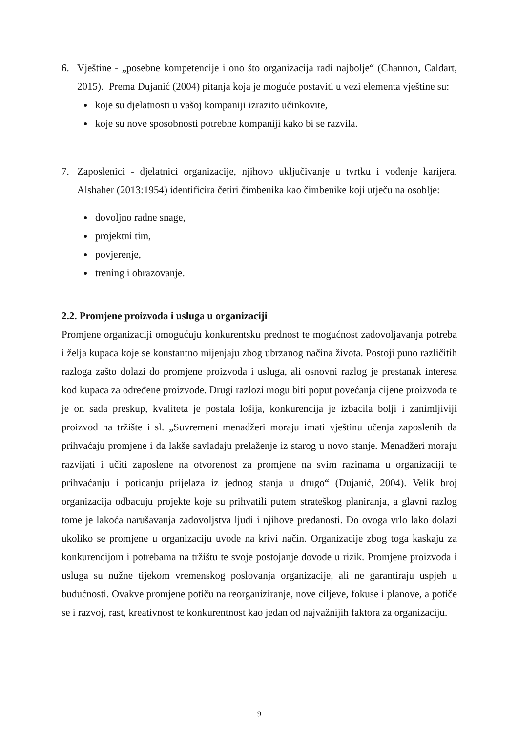6. Vještine - „posebne kompetencije i ono što organizacija radi najbolje“ (Channon, Caldart, 2015). Prema Dujanić (2004) pitanja koja je moguće postaviti u vezi elementa vještine su:
koje su djelatnosti u vašoj kompaniji izrazito učinkovite,
koje su nove sposobnosti potrebne kompaniji kako bi se razvila.
7. Zaposlenici - djelatnici organizacije, njihovo uključivanje u tvrtku i vođenje karijera. Alshaher (2013:1954) identificira četiri čimbenika kao čimbenike koji utječu na osoblje:
dovoljno radne snage,
projektni tim,
povjerenje,
trening i obrazovanje.
2.2. Promjene proizvoda i usluga u organizaciji
Promjene organizaciji omogućuju konkurentsku prednost te mogućnost zadovoljavanja potreba i želja kupaca koje se konstantno mijenjaju zbog ubrzanog načina života. Postoji puno različitih razloga zašto dolazi do promjene proizvoda i usluga, ali osnovni razlog je prestanak interesa kod kupaca za određene proizvode. Drugi razlozi mogu biti poput povećanja cijene proizvoda te je on sada preskup, kvaliteta je postala lošija, konkurencija je izbacila bolji i zanimljiviji proizvod na tržište i sl. „Suvremeni menadžeri moraju imati vještinu učenja zaposlenih da prihvaćaju promjene i da lakše savladaju prelaženje iz starog u novo stanje. Menadžeri moraju razvijati i učiti zaposlene na otvorenost za promjene na svim razinama u organizaciji te prihvaćanju i poticanju prijelaza iz jednog stanja u drugo“ (Dujanić, 2004). Velik broj organizacija odbacuju projekte koje su prihvatili putem strateškog planiranja, a glavni razlog tome je lakoća narušavanja zadovoljstva ljudi i njihove predanosti. Do ovoga vrlo lako dolazi ukoliko se promjene u organizaciju uvode na krivi način. Organizacije zbog toga kaskaju za konkurencijom i potrebama na tržištu te svoje postojanje dovode u rizik. Promjene proizvoda i usluga su nužne tijekom vremenskog poslovanja organizacije, ali ne garantiraju uspjeh u budućnosti. Ovakve promjene potiču na reorganiziranje, nove ciljeve, fokuse i planove, a potiče se i razvoj, rast, kreativnost te konkurentnost kao jedan od najvažnijih faktora za organizaciju.
9